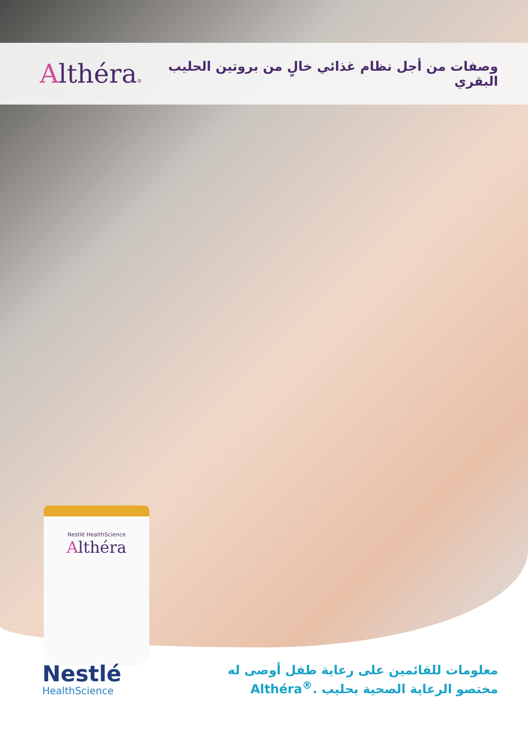Althéra®
وصفات من أجل نظام غذائي خالٍ من بروتين الحليب البقري
Nestlé HealthScience
Althéra
Nestlé
HealthScience
معلومات للقائمين على رعاية طفل أوصى له
مختصو الرعاية الصحية بحليب Althéra<sup>®</sup>.